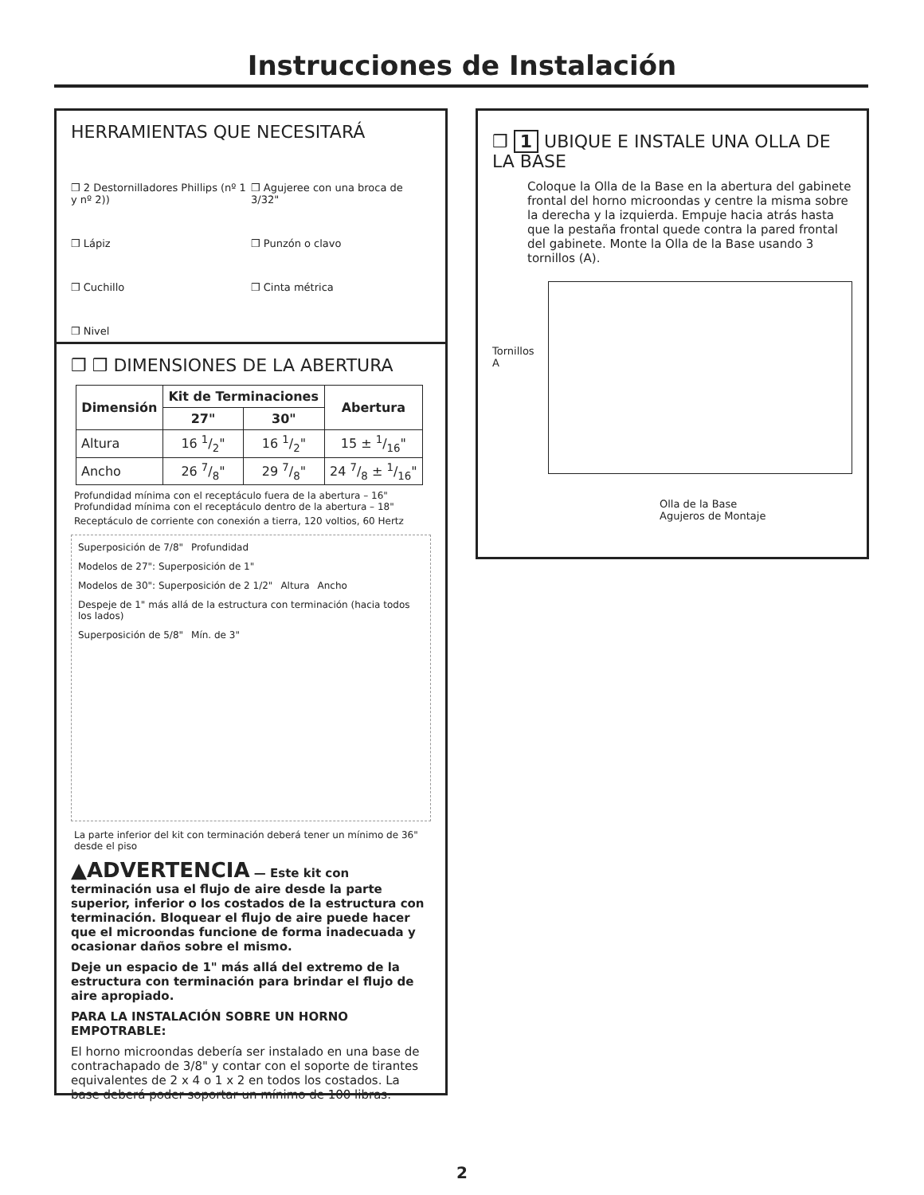Instrucciones de Instalación
HERRAMIENTAS QUE NECESITARÁ
❒ 2 Destornilladores Phillips (nº 1 y nº 2))
❒ Agujeree con una broca de 3/32"
❒ Lápiz
❒ Punzón o clavo
❒ Cuchillo
❒ Cinta métrica
❒ Nivel
❒ ❒ DIMENSIONES DE LA ABERTURA
| Dimensión | Kit de Terminaciones | | Abertura |
| --- | --- | --- | --- |
| | 27" | 30" | |
| Altura | 16 1/2" | 16 1/2" | 15 ± 1/16" |
| Ancho | 26 7/8" | 29 7/8" | 24 7/8 ± 1/16" |
Profundidad mínima con el receptáculo fuera de la abertura – 16"
Profundidad mínima con el receptáculo dentro de la abertura – 18"
Receptáculo de corriente con conexión a tierra, 120 voltios, 60 Hertz
Superposición de 7/8" Profundidad Modelos de 27": Superposición de 1" Modelos de 30": Superposición de 2 1/2" Altura Ancho Despeje de 1" más allá de la estructura con terminación (hacia todos los lados) Superposición de 5/8" Mín. de 3"
La parte inferior del kit con terminación deberá tener un mínimo de 36" desde el piso
▲ADVERTENCIA — Este kit con terminación usa el flujo de aire desde la parte superior, inferior o los costados de la estructura con terminación. Bloquear el flujo de aire puede hacer que el microondas funcione de forma inadecuada y ocasionar daños sobre el mismo.
Deje un espacio de 1" más allá del extremo de la estructura con terminación para brindar el flujo de aire apropiado.
PARA LA INSTALACIÓN SOBRE UN HORNO EMPOTRABLE:
El horno microondas debería ser instalado en una base de contrachapado de 3/8" y contar con el soporte de tirantes equivalentes de 2 x 4 o 1 x 2 en todos los costados. La base deberá poder soportar un mínimo de 100 libras.
❒ 1 UBIQUE E INSTALE UNA OLLA DE LA BASE
Coloque la Olla de la Base en la abertura del gabinete frontal del horno microondas y centre la misma sobre la derecha y la izquierda. Empuje hacia atrás hasta que la pestaña frontal quede contra la pared frontal del gabinete. Monte la Olla de la Base usando 3 tornillos (A).
Tornillos A
Olla de la Base
Agujeros de Montaje
2